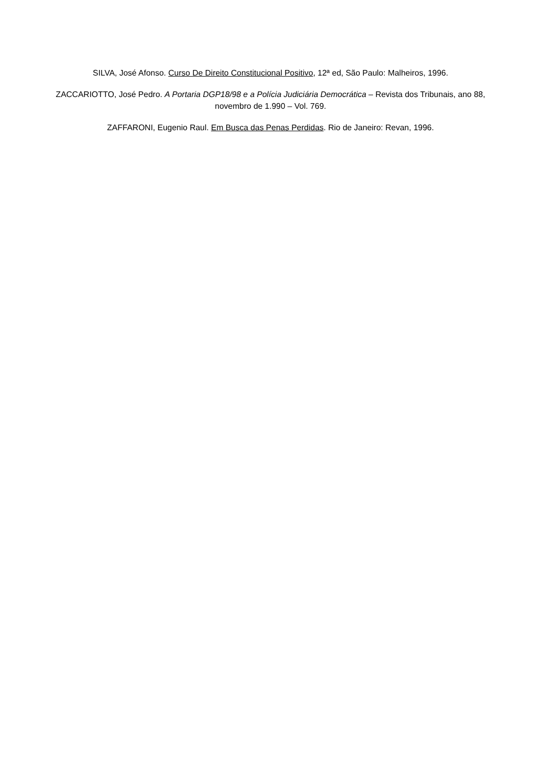SILVA, José Afonso. Curso De Direito Constitucional Positivo, 12ª ed, São Paulo: Malheiros, 1996.
ZACCARIOTTO, José Pedro. A Portaria DGP18/98 e a Polícia Judiciária Democrática – Revista dos Tribunais, ano 88, novembro de 1.990 – Vol. 769.
ZAFFARONI, Eugenio Raul. Em Busca das Penas Perdidas. Rio de Janeiro: Revan, 1996.